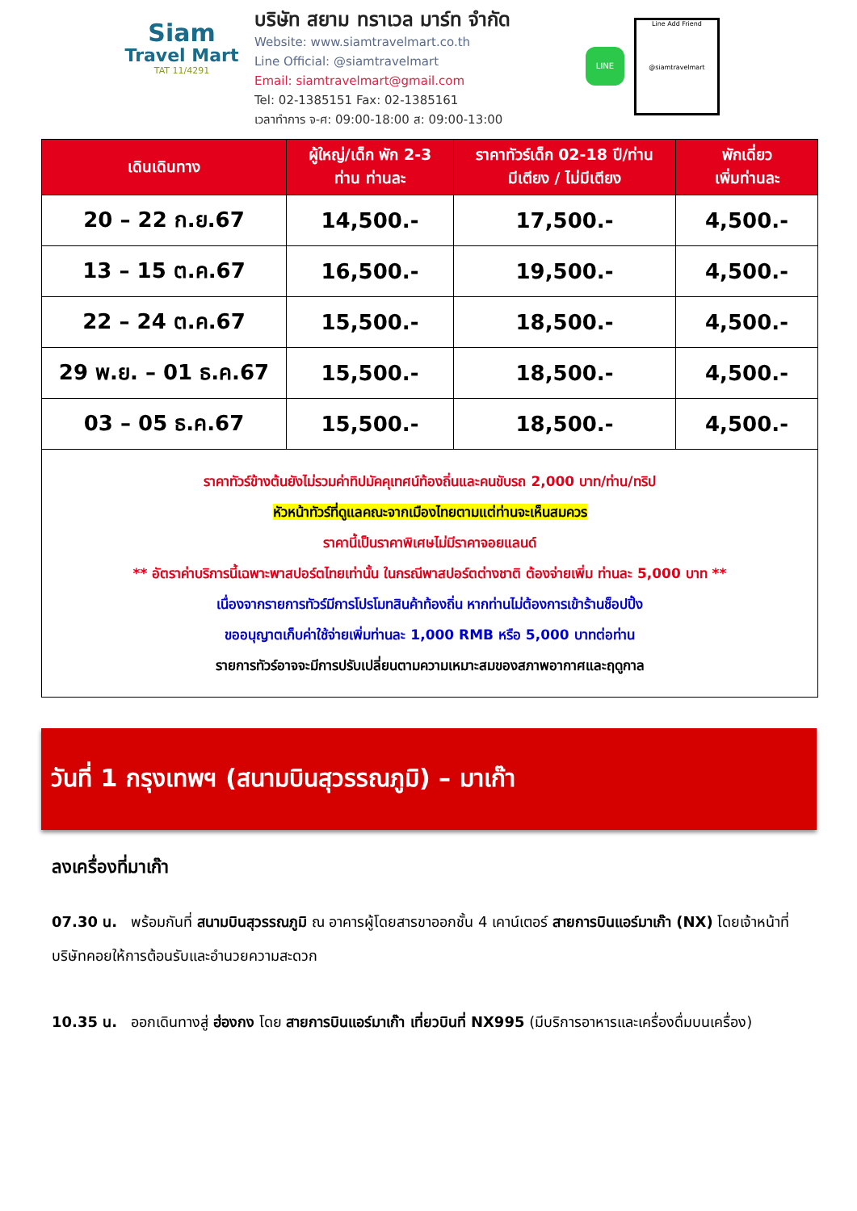Siam
Travel Mart
TAT 11/4291
บริษัท สยาม ทราเวล มาร์ท จำกัด
Website: www.siamtravelmart.co.th
Line Official: @siamtravelmart
Email: siamtravelmart@gmail.com
Tel: 02-1385151 Fax: 02-1385161
เวลาทำการ จ-ศ: 09:00-18:00 ส: 09:00-13:00
LINE
Line Add Friend
@siamtravelmart
| เดินเดินทาง | ผู้ใหญ่/เด็ก พัก 2-3 ท่าน ท่านละ | ราคาทัวร์เด็ก 02-18 ปี/ท่าน มีเตียง / ไม่มีเตียง | พักเดี่ยว เพิ่มท่านละ |
| --- | --- | --- | --- |
| 20 – 22 ก.ย.67 | 14,500.- | 17,500.- | 4,500.- |
| 13 – 15 ต.ค.67 | 16,500.- | 19,500.- | 4,500.- |
| 22 – 24 ต.ค.67 | 15,500.- | 18,500.- | 4,500.- |
| 29 พ.ย. – 01 ธ.ค.67 | 15,500.- | 18,500.- | 4,500.- |
| 03 – 05 ธ.ค.67 | 15,500.- | 18,500.- | 4,500.- |
| ราคาทัวร์ข้างต้นยังไม่รวมค่าทิปมัคคุเทศน์ท้องถิ่นและคนขับรถ 2,000 บาท/ท่าน/ทริป หัวหน้าทัวร์ที่ดูแลคณะจากเมืองไทยตามแต่ท่านจะเห็นสมควร ราคานี้เป็นราคาพิเศษไม่มีราคาจอยแลนด์ ** อัตราค่าบริการนี้เฉพาะพาสปอร์ตไทยเท่านั้น ในกรณีพาสปอร์ตต่างชาติ ต้องจ่ายเพิ่ม ท่านละ 5,000 บาท ** เนื่องจากรายการทัวร์มีการโปรโมทสินค้าท้องถิ่น หากท่านไม่ต้องการเข้าร้านช็อปปิ้ง ขออนุญาตเก็บค่าใช้จ่ายเพิ่มท่านละ 1,000 RMB หรือ 5,000 บาทต่อท่าน รายการทัวร์อาจจะมีการปรับเปลี่ยนตามความเหมาะสมของสภาพอากาศและฤดูกาล | | | |
วันที่ 1 กรุงเทพฯ (สนามบินสุวรรณภูมิ) – มาเก๊า
ลงเครื่องที่มาเก๊า
07.30 น. พร้อมกันที่ สนามบินสุวรรณภูมิ ณ อาคารผู้โดยสารขาออกชั้น 4 เคาน์เตอร์ สายการบินแอร์มาเก๊า (NX) โดยเจ้าหน้าที่บริษัทคอยให้การต้อนรับและอำนวยความสะดวก
10.35 น. ออกเดินทางสู่ ฮ่องกง โดย สายการบินแอร์มาเก๊า เที่ยวบินที่ NX995 (มีบริการอาหารและเครื่องดื่มบนเครื่อง)